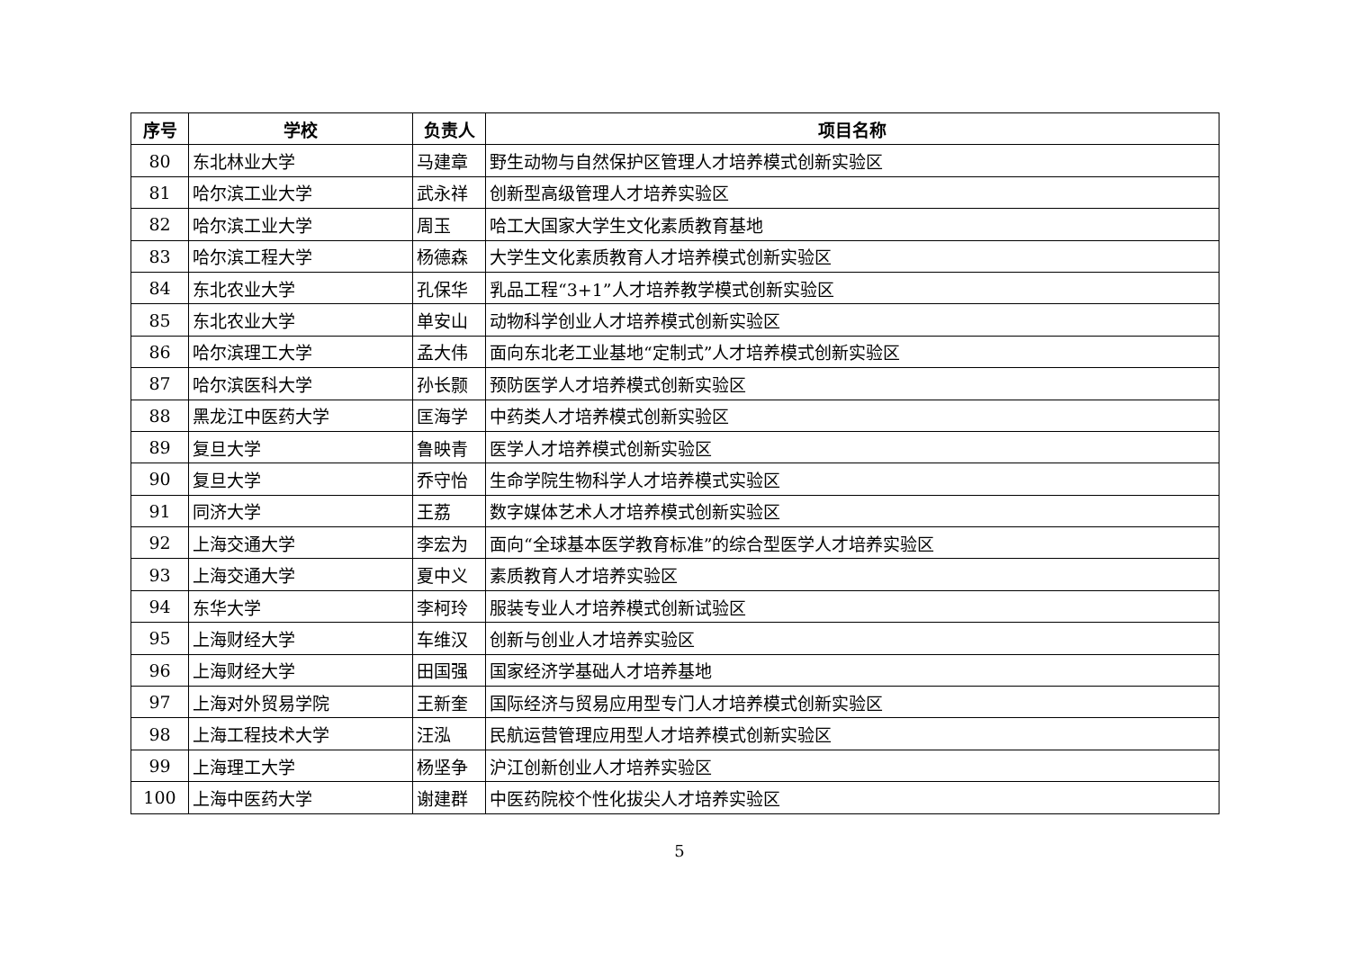| 序号 | 学校 | 负责人 | 项目名称 |
| --- | --- | --- | --- |
| 80 | 东北林业大学 | 马建章 | 野生动物与自然保护区管理人才培养模式创新实验区 |
| 81 | 哈尔滨工业大学 | 武永祥 | 创新型高级管理人才培养实验区 |
| 82 | 哈尔滨工业大学 | 周玉 | 哈工大国家大学生文化素质教育基地 |
| 83 | 哈尔滨工程大学 | 杨德森 | 大学生文化素质教育人才培养模式创新实验区 |
| 84 | 东北农业大学 | 孔保华 | 乳品工程“3+1”人才培养教学模式创新实验区 |
| 85 | 东北农业大学 | 单安山 | 动物科学创业人才培养模式创新实验区 |
| 86 | 哈尔滨理工大学 | 孟大伟 | 面向东北老工业基地“定制式”人才培养模式创新实验区 |
| 87 | 哈尔滨医科大学 | 孙长颢 | 预防医学人才培养模式创新实验区 |
| 88 | 黑龙江中医药大学 | 匡海学 | 中药类人才培养模式创新实验区 |
| 89 | 复旦大学 | 鲁映青 | 医学人才培养模式创新实验区 |
| 90 | 复旦大学 | 乔守怡 | 生命学院生物科学人才培养模式实验区 |
| 91 | 同济大学 | 王荔 | 数字媒体艺术人才培养模式创新实验区 |
| 92 | 上海交通大学 | 李宏为 | 面向“全球基本医学教育标准”的综合型医学人才培养实验区 |
| 93 | 上海交通大学 | 夏中义 | 素质教育人才培养实验区 |
| 94 | 东华大学 | 李柯玲 | 服装专业人才培养模式创新试验区 |
| 95 | 上海财经大学 | 车维汉 | 创新与创业人才培养实验区 |
| 96 | 上海财经大学 | 田国强 | 国家经济学基础人才培养基地 |
| 97 | 上海对外贸易学院 | 王新奎 | 国际经济与贸易应用型专门人才培养模式创新实验区 |
| 98 | 上海工程技术大学 | 汪泓 | 民航运营管理应用型人才培养模式创新实验区 |
| 99 | 上海理工大学 | 杨坚争 | 沪江创新创业人才培养实验区 |
| 100 | 上海中医药大学 | 谢建群 | 中医药院校个性化拔尖人才培养实验区 |
5